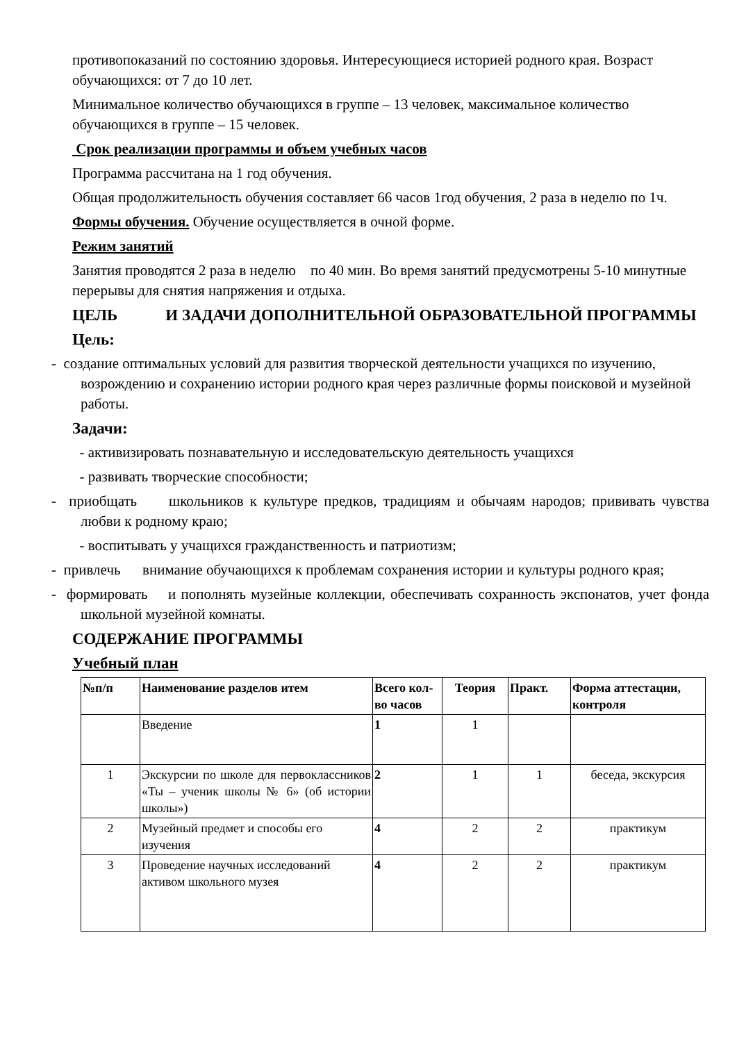противопоказаний по состоянию здоровья. Интересующиеся историей родного края. Возраст обучающихся: от 7 до 10 лет.
Минимальное количество обучающихся в группе – 13 человек, максимальное количество обучающихся в группе – 15 человек.
Срок реализации программы и объем учебных часов
Программа рассчитана на 1 год обучения.
Общая продолжительность обучения составляет 66 часов 1год обучения, 2 раза в неделю по 1ч.
Формы обучения. Обучение осуществляется в очной форме.
Режим занятий
Занятия проводятся 2 раза в неделю по 40 мин. Во время занятий предусмотрены 5-10 минутные перерывы для снятия напряжения и отдыха.
ЦЕЛЬ И ЗАДАЧИ ДОПОЛНИТЕЛЬНОЙ ОБРАЗОВАТЕЛЬНОЙ ПРОГРАММЫ
Цель:
- создание оптимальных условий для развития творческой деятельности учащихся по изучению, возрождению и сохранению истории родного края через различные формы поисковой и музейной работы.
Задачи:
- активизировать познавательную и исследовательскую деятельность учащихся
- развивать творческие способности;
- приобщать школьников к культуре предков, традициям и обычаям народов; прививать чувства любви к родному краю;
- воспитывать у учащихся гражданственность и патриотизм;
- привлечь внимание обучающихся к проблемам сохранения истории и культуры родного края;
- формировать и пополнять музейные коллекции, обеспечивать сохранность экспонатов, учет фонда школьной музейной комнаты.
СОДЕРЖАНИЕ ПРОГРАММЫ
Учебный план
| №п/п | Наименование разделов итем | Всего кол-во часов | Теория | Практ. | Форма аттестации, контроля |
| --- | --- | --- | --- | --- | --- |
| | Введение | 1 | 1 | | |
| 1 | Экскурсии по школе для первоклассников «Ты – ученик школы № 6» (об истории школы») | 2 | 1 | 1 | беседа, экскурсия |
| 2 | Музейный предмет и способы его изучения | 4 | 2 | 2 | практикум |
| 3 | Проведение научных исследований активом школьного музея | 4 | 2 | 2 | практикум |